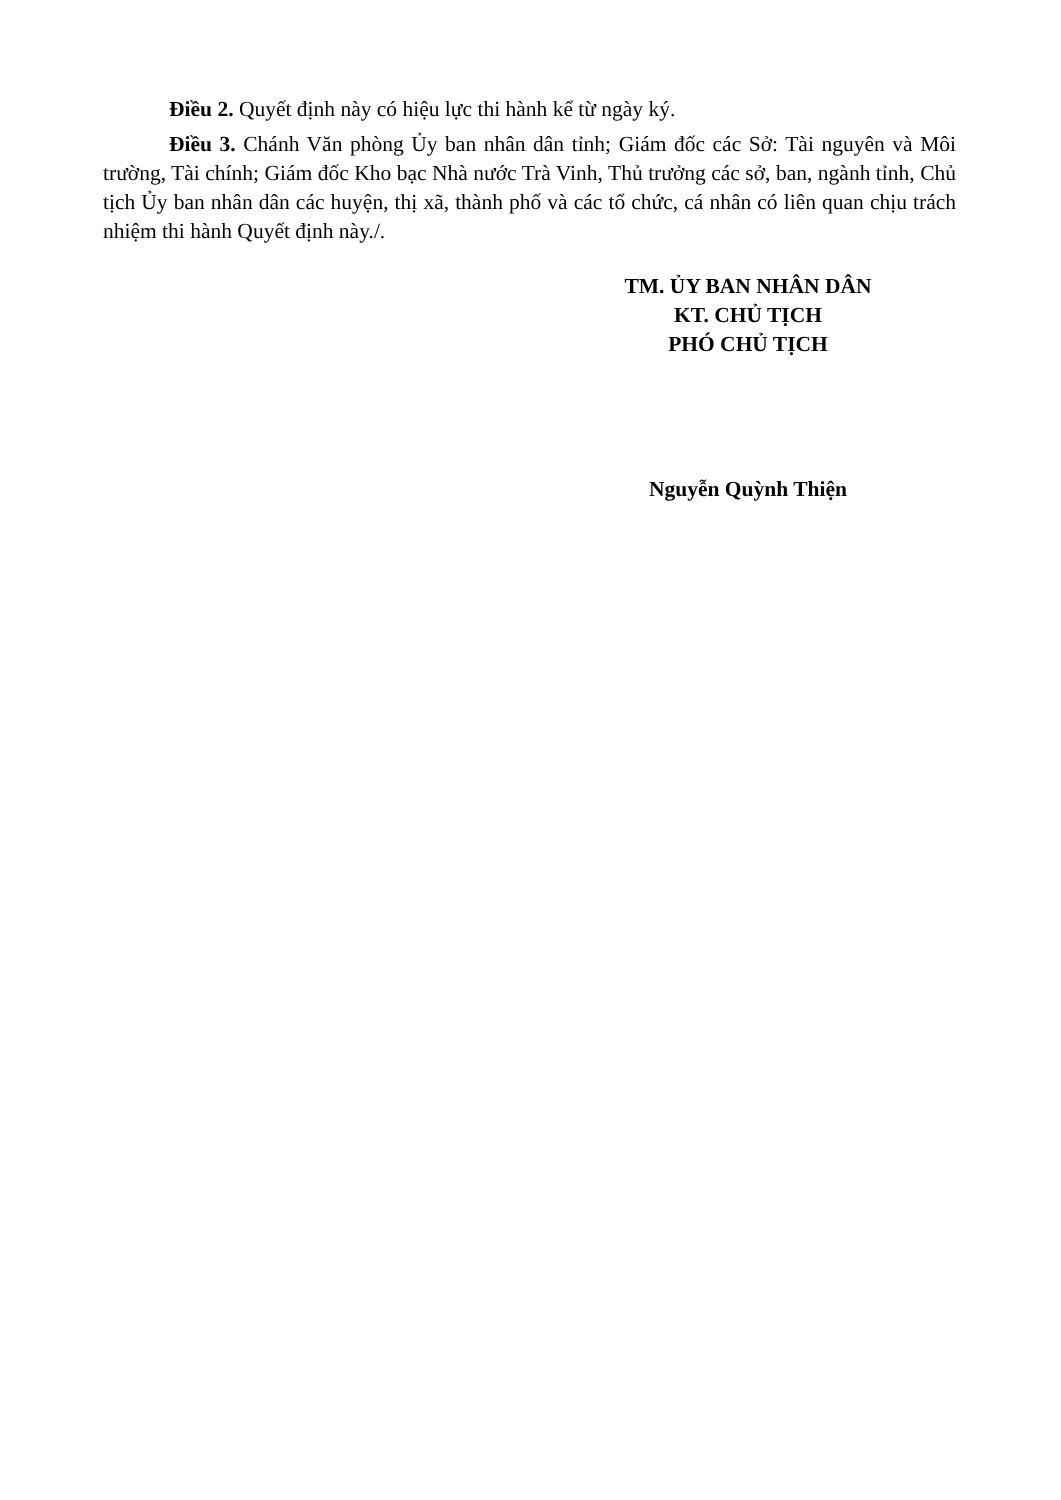Điều 2. Quyết định này có hiệu lực thi hành kể từ ngày ký.
Điều 3. Chánh Văn phòng Ủy ban nhân dân tỉnh; Giám đốc các Sở: Tài nguyên và Môi trường, Tài chính; Giám đốc Kho bạc Nhà nước Trà Vinh, Thủ trưởng các sở, ban, ngành tỉnh, Chủ tịch Ủy ban nhân dân các huyện, thị xã, thành phố và các tổ chức, cá nhân có liên quan chịu trách nhiệm thi hành Quyết định này./.
TM. ỦY BAN NHÂN DÂN
KT. CHỦ TỊCH
PHÓ CHỦ TỊCH
Nguyễn Quỳnh Thiện